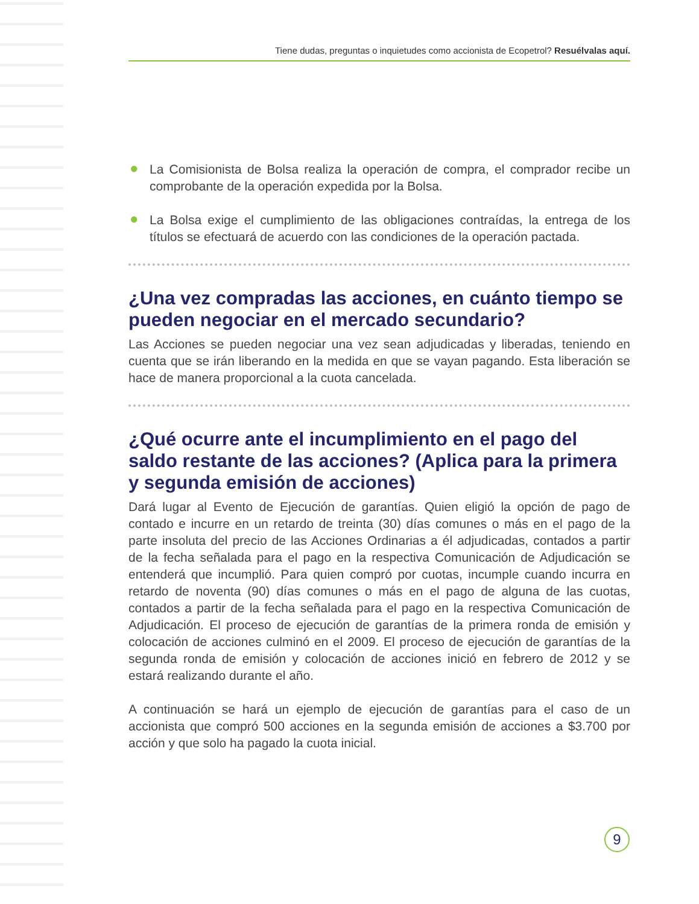Tiene dudas, preguntas o inquietudes como accionista de Ecopetrol? Resuélvalas aquí.
● La Comisionista de Bolsa realiza la operación de compra, el comprador recibe un comprobante de la operación expedida por la Bolsa.
● La Bolsa exige el cumplimiento de las obligaciones contraídas, la entrega de los títulos se efectuará de acuerdo con las condiciones de la operación pactada.
¿Una vez compradas las acciones, en cuánto tiempo se pueden negociar en el mercado secundario?
Las Acciones se pueden negociar una vez sean adjudicadas y liberadas, teniendo en cuenta que se irán liberando en la medida en que se vayan pagando. Esta liberación se hace de manera proporcional a la cuota cancelada.
¿Qué ocurre ante el incumplimiento en el pago del saldo restante de las acciones? (Aplica para la primera y segunda emisión de acciones)
Dará lugar al Evento de Ejecución de garantías. Quien eligió la opción de pago de contado e incurre en un retardo de treinta (30) días comunes o más en el pago de la parte insoluta del precio de las Acciones Ordinarias a él adjudicadas, contados a partir de la fecha señalada para el pago en la respectiva Comunicación de Adjudicación se entenderá que incumplió. Para quien compró por cuotas, incumple cuando incurra en retardo de noventa (90) días comunes o más en el pago de alguna de las cuotas, contados a partir de la fecha señalada para el pago en la respectiva Comunicación de Adjudicación. El proceso de ejecución de garantías de la primera ronda de emisión y colocación de acciones culminó en el 2009. El proceso de ejecución de garantías de la segunda ronda de emisión y colocación de acciones inició en febrero de 2012 y se estará realizando durante el año.
A continuación se hará un ejemplo de ejecución de garantías para el caso de un accionista que compró 500 acciones en la segunda emisión de acciones a $3.700 por acción y que solo ha pagado la cuota inicial.
9